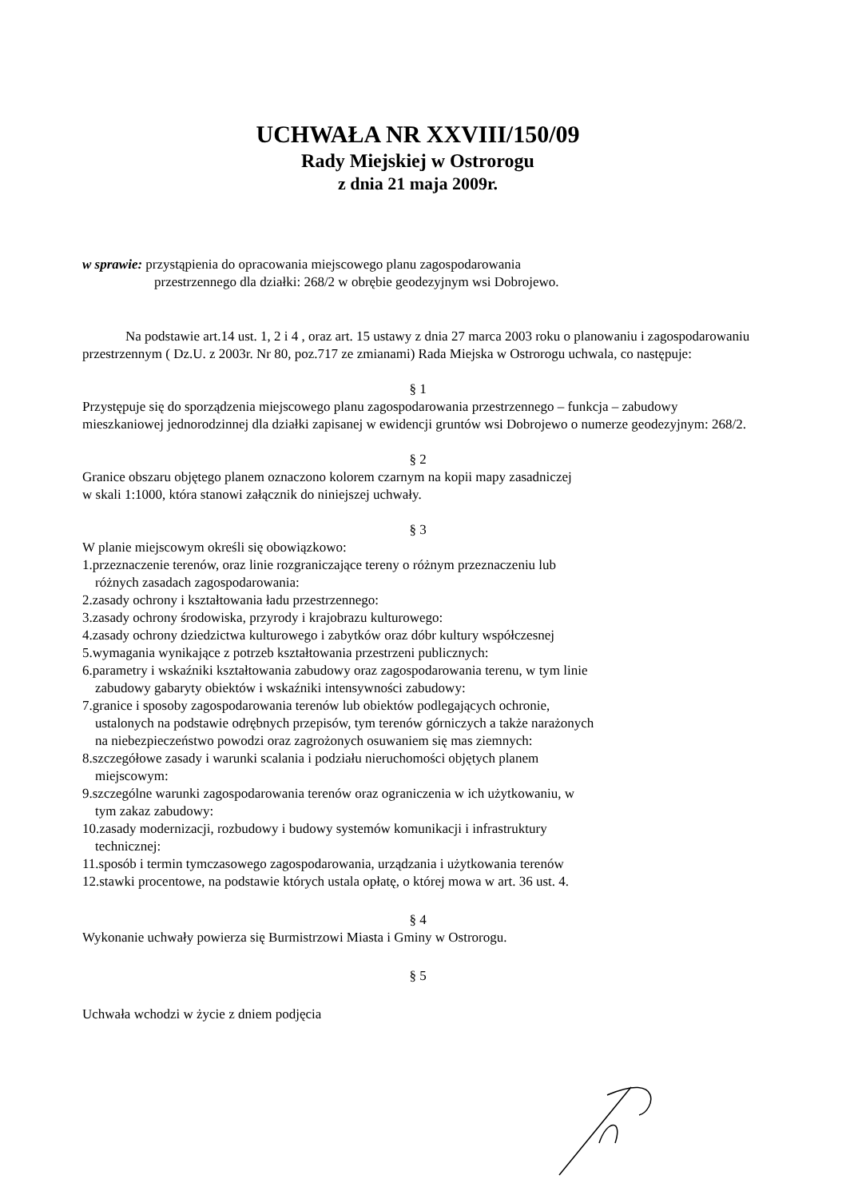UCHWAŁA NR XXVIII/150/09
Rady Miejskiej w Ostrorogu
z dnia 21 maja 2009r.
w sprawie: przystąpienia do opracowania miejscowego planu zagospodarowania
przestrzennego dla działki: 268/2 w obrębie geodezyjnym wsi Dobrojewo.
Na podstawie art.14 ust. 1, 2 i 4 , oraz art. 15 ustawy z dnia 27 marca 2003 roku o planowaniu i zagospodarowaniu przestrzennym ( Dz.U. z 2003r. Nr 80, poz.717 ze zmianami) Rada Miejska w Ostrorogu uchwala, co następuje:
§ 1
Przystępuje się do sporządzenia miejscowego planu zagospodarowania przestrzennego – funkcja – zabudowy mieszkaniowej jednorodzinnej dla działki zapisanej w ewidencji gruntów wsi Dobrojewo o numerze geodezyjnym: 268/2.
§ 2
Granice obszaru objętego planem oznaczono kolorem czarnym na kopii mapy zasadniczej
w skali 1:1000, która stanowi załącznik do niniejszej uchwały.
§ 3
W planie miejscowym określi się obowiązkowo:
1.przeznaczenie terenów, oraz linie rozgraniczające tereny o różnym przeznaczeniu lub
różnych zasadach zagospodarowania:
2.zasady ochrony i kształtowania ładu przestrzennego:
3.zasady ochrony środowiska, przyrody i krajobrazu kulturowego:
4.zasady ochrony dziedzictwa kulturowego i zabytków oraz dóbr kultury współczesnej
5.wymagania wynikające z potrzeb kształtowania przestrzeni publicznych:
6.parametry i wskaźniki kształtowania zabudowy oraz zagospodarowania terenu, w tym linie
zabudowy gabaryty obiektów i wskaźniki intensywności zabudowy:
7.granice i sposoby zagospodarowania terenów lub obiektów podlegających ochronie,
ustalonych na podstawie odrębnych przepisów, tym terenów górniczych a także narażonych
na niebezpieczeństwo powodzi oraz zagrożonych osuwaniem się mas ziemnych:
8.szczegółowe zasady i warunki scalania i podziału nieruchomości objętych planem
miejscowym:
9.szczególne warunki zagospodarowania terenów oraz ograniczenia w ich użytkowaniu, w
tym zakaz zabudowy:
10.zasady modernizacji, rozbudowy i budowy systemów komunikacji i infrastruktury
technicznej:
11.sposób i termin tymczasowego zagospodarowania, urządzania i użytkowania terenów
12.stawki procentowe, na podstawie których ustala opłatę, o której mowa w art. 36 ust. 4.
§ 4
Wykonanie uchwały powierza się Burmistrzowi Miasta i Gminy w Ostrorogu.
§ 5
Uchwała wchodzi w życie z dniem podjęcia